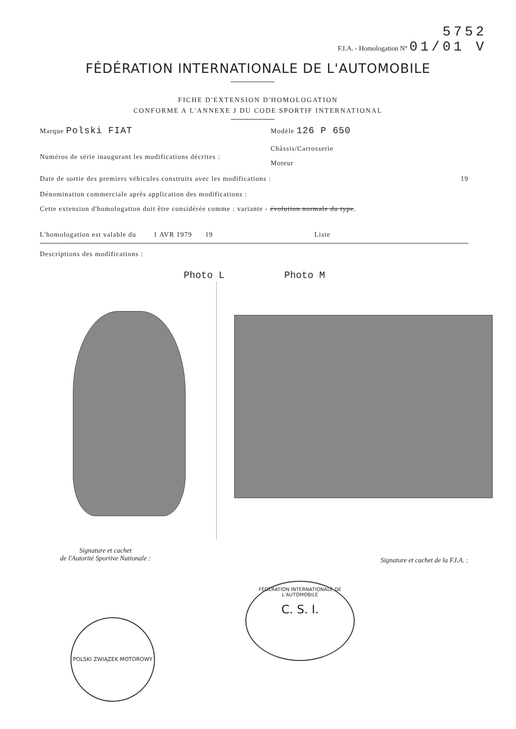5752
F.I.A. - Homologation N° 01/01 V
FÉDÉRATION INTERNATIONALE DE L'AUTOMOBILE
FICHE D'EXTENSION D'HOMOLOGATION
CONFORME A L'ANNEXE J DU CODE SPORTIF INTERNATIONAL
Marque Polski FIAT Modèle 126 P 650
Châssis/Carrosserie
Numéros de série inaugurant les modifications décrites :
Moteur
Date de sortie des premiers véhicules construits avec les modifications : 19
Dénomination commerciale après application des modifications :
Cette extension d'homologation doit être considérée comme : variante - évolution normale du type.
L'homologation est valable du 1 AVR 1979 19 Liste
Descriptions des modifications :
Photo L Photo M
Signature et cachet
de l'Autorité Sportive Nationale :
Signature et cachet de la F.I.A. :
POLSKI ZWIĄZEK MOTOROWY
FÉDÉRATION INTERNATIONALE DE L'AUTOMOBILE
C. S. I.